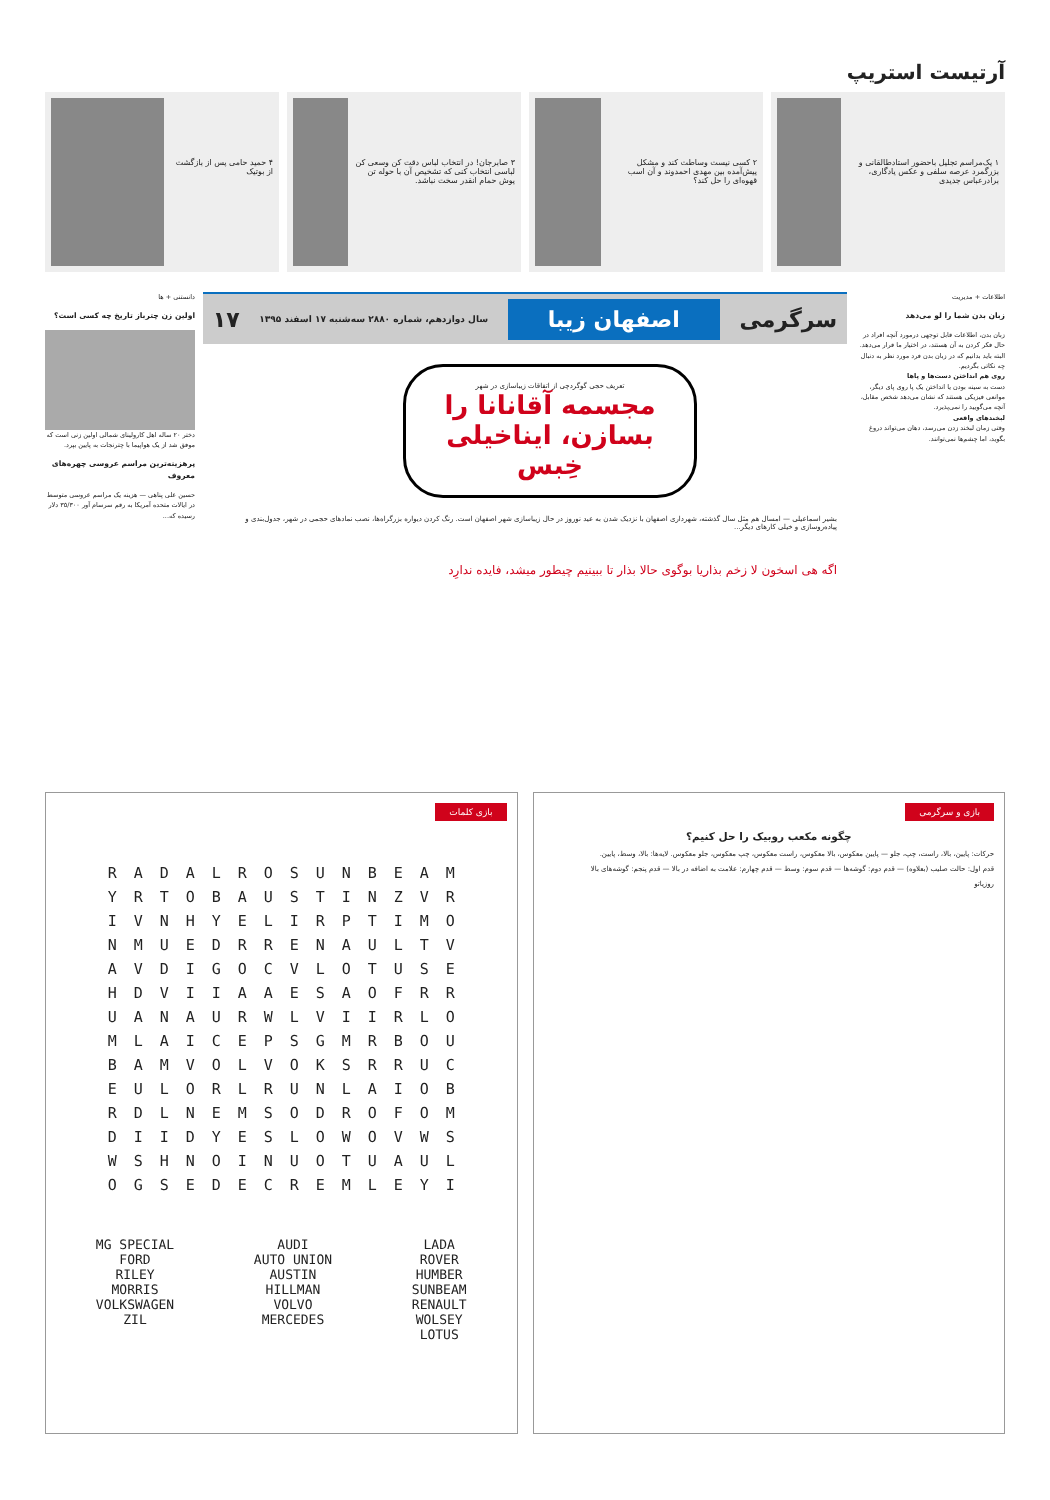آرتیست استریپ
۱ یک‌مراسم تجلیل باحضور استادطالقانی و بزرگمرد عرصه سلفی و عکس یادگاری، برادرعباس جدیدی
۲ کسی نیست وساطت کند و مشکل پیش‌آمده بین مهدی احمدوند و آن اسب قهوه‌ای را حل کند؟
۳ صابرجان! در انتخاب لباس دقت کن وسعی کن لباسی انتخاب کنی که تشخیص آن با حوله تن پوش حمام انقدر سخت نباشد.
۴ حمید حامی پس از بازگشت از بوتیک
اطلاعات + مدیریت
زبان بدن شما را لو می‌دهد
زبان بدن، اطلاعات قابل توجهی درمورد آنچه افراد در حال فکر کردن به آن هستند، در اختیار ما قرار می‌دهد. البته باید بدانیم که در زبان بدن فرد مورد نظر به دنبال چه نکاتی بگردیم.
روی هم انداختن دست‌ها و پاها
دست به سینه بودن یا انداختن یک پا روی پای دیگر، موانعی فیزیکی هستند که نشان می‌دهد شخص مقابل، آنچه می‌گویید را نمی‌پذیرد.
لبخندهای واقعی
وقتی زمان لبخند زدن می‌رسد، دهان می‌تواند دروغ بگوید، اما چشم‌ها نمی‌توانند.
سرگرمی اصفهان زیبا سال دوازدهم، شماره ۲۸۸۰ سه‌شنبه ۱۷ اسفند ۱۳۹۵ ۱۷
تعریف حجی گوگردچی از اتفاقات زیباسازی در شهر
مجسمه آقانانا را بسازن، ایناخیلی خِبس
بشیر اسماعیلی — امسال هم مثل سال گذشته، شهرداری اصفهان با نزدیک شدن به عید نوروز در حال زیباسازی شهر اصفهان است. رنگ کردن دیواره بزرگراه‌ها، نصب نمادهای حجمی در شهر، جدول‌بندی و پیاده‌روسازی و خیلی کارهای دیگر...
اگه هی اسخون لا زخم بذاریا بوگوی حالا بذار تا ببینیم چیطور میشد، فایده ندارِد
دانستنی + ها
اولین زن چترباز تاریخ چه کسی است؟
دختر ۲۰ ساله اهل کارولینای شمالی اولین زنی است که موفق شد از یک هواپیما با چترنجات به پایین بپرد.
پرهزینه‌ترین مراسم عروسی چهره‌های معروف
حسین علی پناهی — هزینه یک مراسم عروسی متوسط در ایالات متحده آمریکا به رقم سرسام آور ۳۵/۳۰۰ دلار رسیده که...
بازی و سرگرمی
چگونه مکعب روبیک را حل کنیم؟
حرکات: پایین، بالا، راست، چپ، جلو — پایین معکوس، بالا معکوس، راست معکوس، چپ معکوس، جلو معکوس. لایه‌ها: بالا، وسط، پایین.
قدم اول: حالت صلیب (بعلاوه) — قدم دوم: گوشه‌ها — قدم سوم: وسط — قدم چهارم: علامت به اضافه در بالا — قدم پنجم: گوشه‌های بالا
روزیاتو
بازی کلمات
| R | A | D | A | L | R | O | S | U | N | B | E | A | M |
| Y | R | T | O | B | A | U | S | T | I | N | Z | V | R |
| I | V | N | H | Y | E | L | I | R | P | T | I | M | O |
| N | M | U | E | D | R | R | E | N | A | U | L | T | V |
| A | V | D | I | G | O | C | V | L | O | T | U | S | E |
| H | D | V | I | I | A | A | E | S | A | O | F | R | R |
| U | A | N | A | U | R | W | L | V | I | I | R | L | O |
| M | L | A | I | C | E | P | S | G | M | R | B | O | U |
| B | A | M | V | O | L | V | O | K | S | R | R | U | C |
| E | U | L | O | R | L | R | U | N | L | A | I | O | B |
| R | D | L | N | E | M | S | O | D | R | O | F | O | M |
| D | I | I | D | Y | E | S | L | O | W | O | V | W | S |
| W | S | H | N | O | I | N | U | O | T | U | A | U | L |
| O | G | S | E | D | E | C | R | E | M | L | E | Y | I |
MG SPECIAL
FORD
RILEY
MORRIS
VOLKSWAGEN
ZIL
AUDI
AUTO UNION
AUSTIN
HILLMAN
VOLVO
MERCEDES
LADA
ROVER
HUMBER
SUNBEAM
RENAULT
WOLSEY
LOTUS